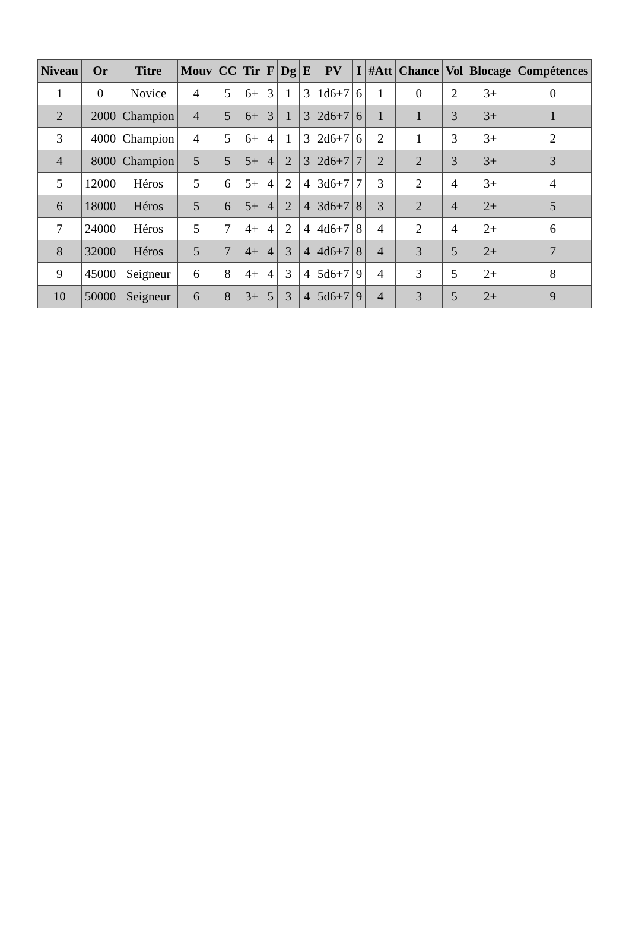| Niveau | Or | Titre | Mouv | CC | Tir | F | Dg | E | PV | I | #Att | Chance | Vol | Blocage | Compétences |
| --- | --- | --- | --- | --- | --- | --- | --- | --- | --- | --- | --- | --- | --- | --- | --- |
| 1 | 0 | Novice | 4 | 5 | 6+ | 3 | 1 | 3 | 1d6+7 | 6 | 1 | 0 | 2 | 3+ | 0 |
| 2 | 2000 | Champion | 4 | 5 | 6+ | 3 | 1 | 3 | 2d6+7 | 6 | 1 | 1 | 3 | 3+ | 1 |
| 3 | 4000 | Champion | 4 | 5 | 6+ | 4 | 1 | 3 | 2d6+7 | 6 | 2 | 1 | 3 | 3+ | 2 |
| 4 | 8000 | Champion | 5 | 5 | 5+ | 4 | 2 | 3 | 2d6+7 | 7 | 2 | 2 | 3 | 3+ | 3 |
| 5 | 12000 | Héros | 5 | 6 | 5+ | 4 | 2 | 4 | 3d6+7 | 7 | 3 | 2 | 4 | 3+ | 4 |
| 6 | 18000 | Héros | 5 | 6 | 5+ | 4 | 2 | 4 | 3d6+7 | 8 | 3 | 2 | 4 | 2+ | 5 |
| 7 | 24000 | Héros | 5 | 7 | 4+ | 4 | 2 | 4 | 4d6+7 | 8 | 4 | 2 | 4 | 2+ | 6 |
| 8 | 32000 | Héros | 5 | 7 | 4+ | 4 | 3 | 4 | 4d6+7 | 8 | 4 | 3 | 5 | 2+ | 7 |
| 9 | 45000 | Seigneur | 6 | 8 | 4+ | 4 | 3 | 4 | 5d6+7 | 9 | 4 | 3 | 5 | 2+ | 8 |
| 10 | 50000 | Seigneur | 6 | 8 | 3+ | 5 | 3 | 4 | 5d6+7 | 9 | 4 | 3 | 5 | 2+ | 9 |